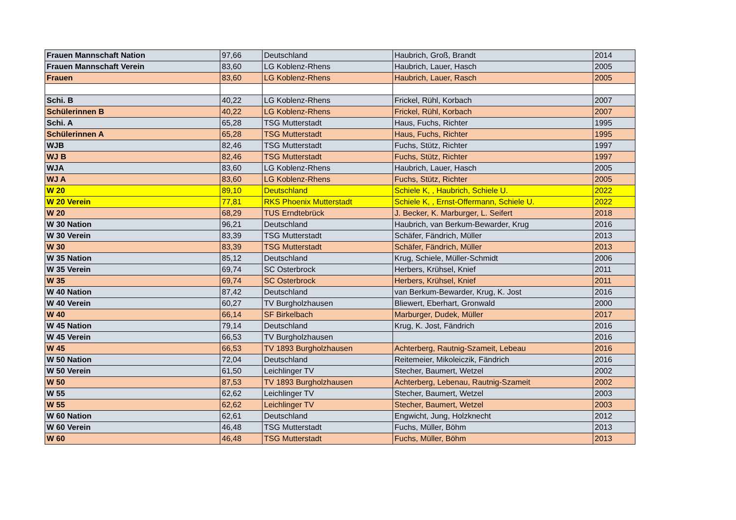| Frauen Mannschaft Nation | 97,66 | Deutschland | Haubrich, Groß, Brandt | 2014 |
| Frauen Mannschaft Verein | 83,60 | LG Koblenz-Rhens | Haubrich, Lauer, Hasch | 2005 |
| Frauen | 83,60 | LG Koblenz-Rhens | Haubrich, Lauer, Rasch | 2005 |
| Schi. B | 40,22 | LG Koblenz-Rhens | Frickel, Rühl, Korbach | 2007 |
| Schülerinnen B | 40,22 | LG Koblenz-Rhens | Frickel, Rühl, Korbach | 2007 |
| Schi. A | 65,28 | TSG Mutterstadt | Haus, Fuchs, Richter | 1995 |
| Schülerinnen A | 65,28 | TSG Mutterstadt | Haus, Fuchs, Richter | 1995 |
| WJB | 82,46 | TSG Mutterstadt | Fuchs, Stütz, Richter | 1997 |
| WJ B | 82,46 | TSG Mutterstadt | Fuchs, Stütz, Richter | 1997 |
| WJA | 83,60 | LG Koblenz-Rhens | Haubrich, Lauer, Hasch | 2005 |
| WJ A | 83,60 | LG Koblenz-Rhens | Fuchs, Stütz, Richter | 2005 |
| W 20 | 89,10 | Deutschland | Schiele K, , Haubrich, Schiele U. | 2022 |
| W 20 Verein | 77,81 | RKS Phoenix Mutterstadt | Schiele K, , Ernst-Offermann, Schiele U. | 2022 |
| W 20 | 68,29 | TUS Erndtebrück | J. Becker, K. Marburger, L. Seifert | 2018 |
| W 30 Nation | 96,21 | Deutschland | Haubrich, van Berkum-Bewarder, Krug | 2016 |
| W 30 Verein | 83,39 | TSG Mutterstadt | Schäfer, Fändrich, Müller | 2013 |
| W 30 | 83,39 | TSG Mutterstadt | Schäfer, Fändrich, Müller | 2013 |
| W 35 Nation | 85,12 | Deutschland | Krug, Schiele, Müller-Schmidt | 2006 |
| W 35 Verein | 69,74 | SC Osterbrock | Herbers, Krühsel, Knief | 2011 |
| W 35 | 69,74 | SC Osterbrock | Herbers, Krühsel, Knief | 2011 |
| W 40 Nation | 87,42 | Deutschland | van Berkum-Bewarder, Krug, K. Jost | 2016 |
| W 40 Verein | 60,27 | TV Burgholzhausen | Bliewert, Eberhart, Gronwald | 2000 |
| W 40 | 66,14 | SF Birkelbach | Marburger, Dudek, Müller | 2017 |
| W 45 Nation | 79,14 | Deutschland | Krug, K. Jost, Fändrich | 2016 |
| W 45 Verein | 66,53 | TV Burgholzhausen | | 2016 |
| W 45 | 66,53 | TV 1893 Burgholzhausen | Achterberg, Rautnig-Szameit, Lebeau | 2016 |
| W 50 Nation | 72,04 | Deutschland | Reitemeier, Mikoleiczik, Fändrich | 2016 |
| W 50 Verein | 61,50 | Leichlinger TV | Stecher, Baumert, Wetzel | 2002 |
| W 50 | 87,53 | TV 1893 Burgholzhausen | Achterberg, Lebenau, Rautnig-Szameit | 2002 |
| W 55 | 62,62 | Leichlinger TV | Stecher, Baumert, Wetzel | 2003 |
| W 55 | 62,62 | Leichlinger TV | Stecher, Baumert, Wetzel | 2003 |
| W 60 Nation | 62,61 | Deutschland | Engwicht, Jung, Holzknecht | 2012 |
| W 60 Verein | 46,48 | TSG Mutterstadt | Fuchs, Müller, Böhm | 2013 |
| W 60 | 46,48 | TSG Mutterstadt | Fuchs, Müller, Böhm | 2013 |